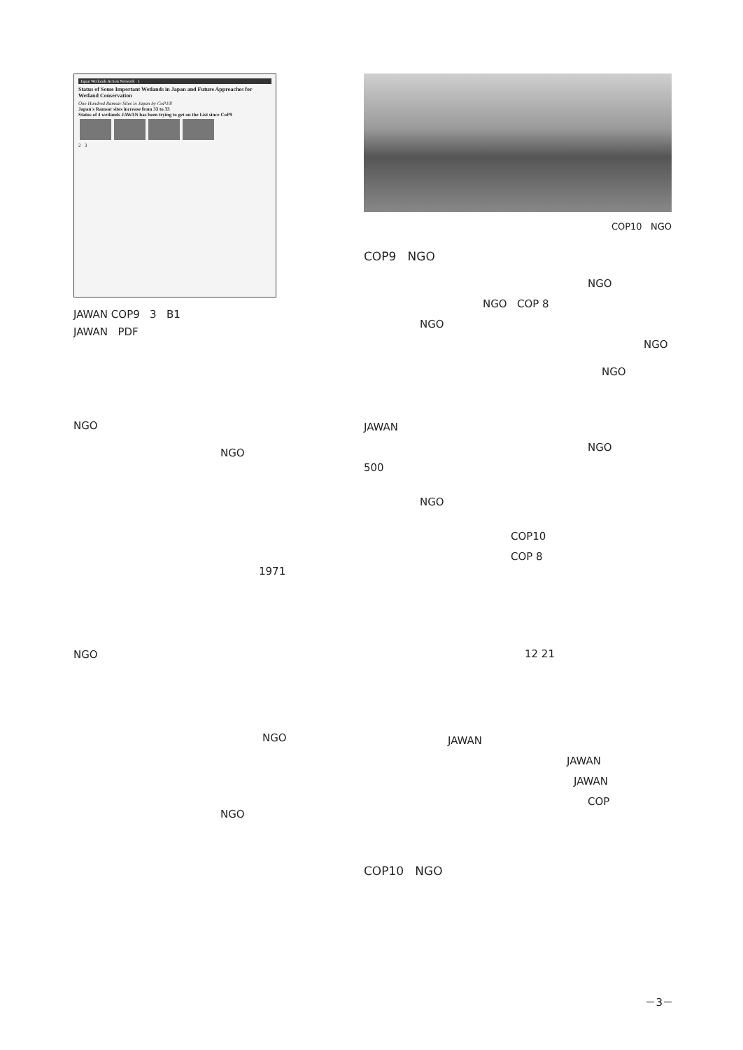Japan Wetlands Action Network 1
Status of Some Important Wetlands in Japan and Future Approaches for Wetland Conservation
One Hundred Ramsar Sites in Japan by CoP10!
Japan's Ramsar sites increase from 33 to 33
Status of 4 wetlands JAWAN has been trying to get on the List since CoP9
2 3
JAWAN COP9 3 B1
JAWAN PDF
NGO
NGO
1971
NGO
NGO
NGO
COP10 NGO
COP9 NGO
NGO
NGO COP 8
NGO
NGO
NGO
JAWAN
NGO
500
NGO
COP10
COP 8
12 21
JAWAN
JAWAN
JAWAN
COP
COP10 NGO
－3－